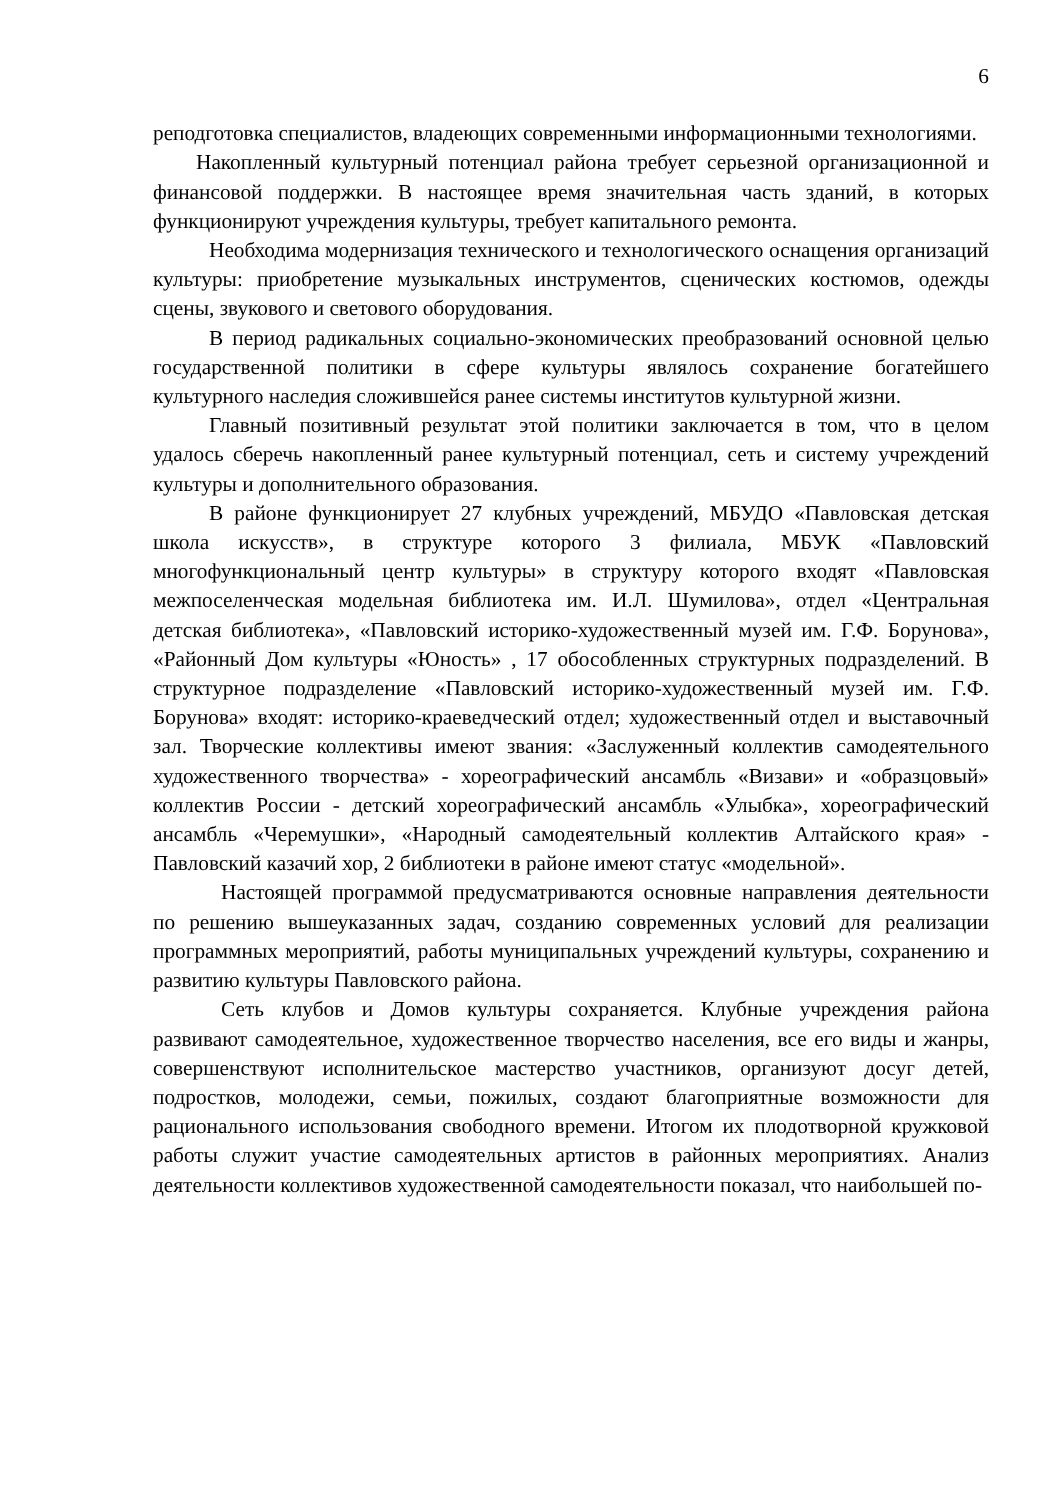6
реподготовка специалистов, владеющих современными информационными технологиями.
Накопленный культурный потенциал района требует серьезной организационной и финансовой поддержки. В настоящее время значительная часть зданий, в которых функционируют учреждения культуры, требует капитального ремонта.
Необходима модернизация технического и технологического оснащения организаций культуры: приобретение музыкальных инструментов, сценических костюмов, одежды сцены, звукового и светового оборудования.
В период радикальных социально-экономических преобразований основной целью государственной политики в сфере культуры являлось сохранение богатейшего культурного наследия сложившейся ранее системы институтов культурной жизни.
Главный позитивный результат этой политики заключается в том, что в целом удалось сберечь накопленный ранее культурный потенциал, сеть и систему учреждений культуры и дополнительного образования.
В районе функционирует 27 клубных учреждений, МБУДО «Павловская детская школа искусств», в структуре которого 3 филиала, МБУК «Павловский многофункциональный центр культуры» в структуру которого входят «Павловская межпоселенческая модельная библиотека им. И.Л. Шумилова», отдел «Центральная детская библиотека», «Павловский историко-художественный музей им. Г.Ф. Борунова», «Районный Дом культуры «Юность» , 17 обособленных структурных подразделений. В структурное подразделение «Павловский историко-художественный музей им. Г.Ф. Борунова» входят: историко-краеведческий отдел; художественный отдел и выставочный зал. Творческие коллективы имеют звания: «Заслуженный коллектив самодеятельного художественного творчества» - хореографический ансамбль «Визави» и «образцовый» коллектив России - детский хореографический ансамбль «Улыбка», хореографический ансамбль «Черемушки», «Народный самодеятельный коллектив Алтайского края» - Павловский казачий хор, 2 библиотеки в районе имеют статус «модельной».
Настоящей программой предусматриваются основные направления деятельности по решению вышеуказанных задач, созданию современных условий для реализации программных мероприятий, работы муниципальных учреждений культуры, сохранению и развитию культуры Павловского района.
Сеть клубов и Домов культуры сохраняется. Клубные учреждения района развивают самодеятельное, художественное творчество населения, все его виды и жанры, совершенствуют исполнительское мастерство участников, организуют досуг детей, подростков, молодежи, семьи, пожилых, создают благоприятные возможности для рационального использования свободного времени. Итогом их плодотворной кружковой работы служит участие самодеятельных артистов в районных мероприятиях. Анализ деятельности коллективов художественной самодеятельности показал, что наибольшей по-